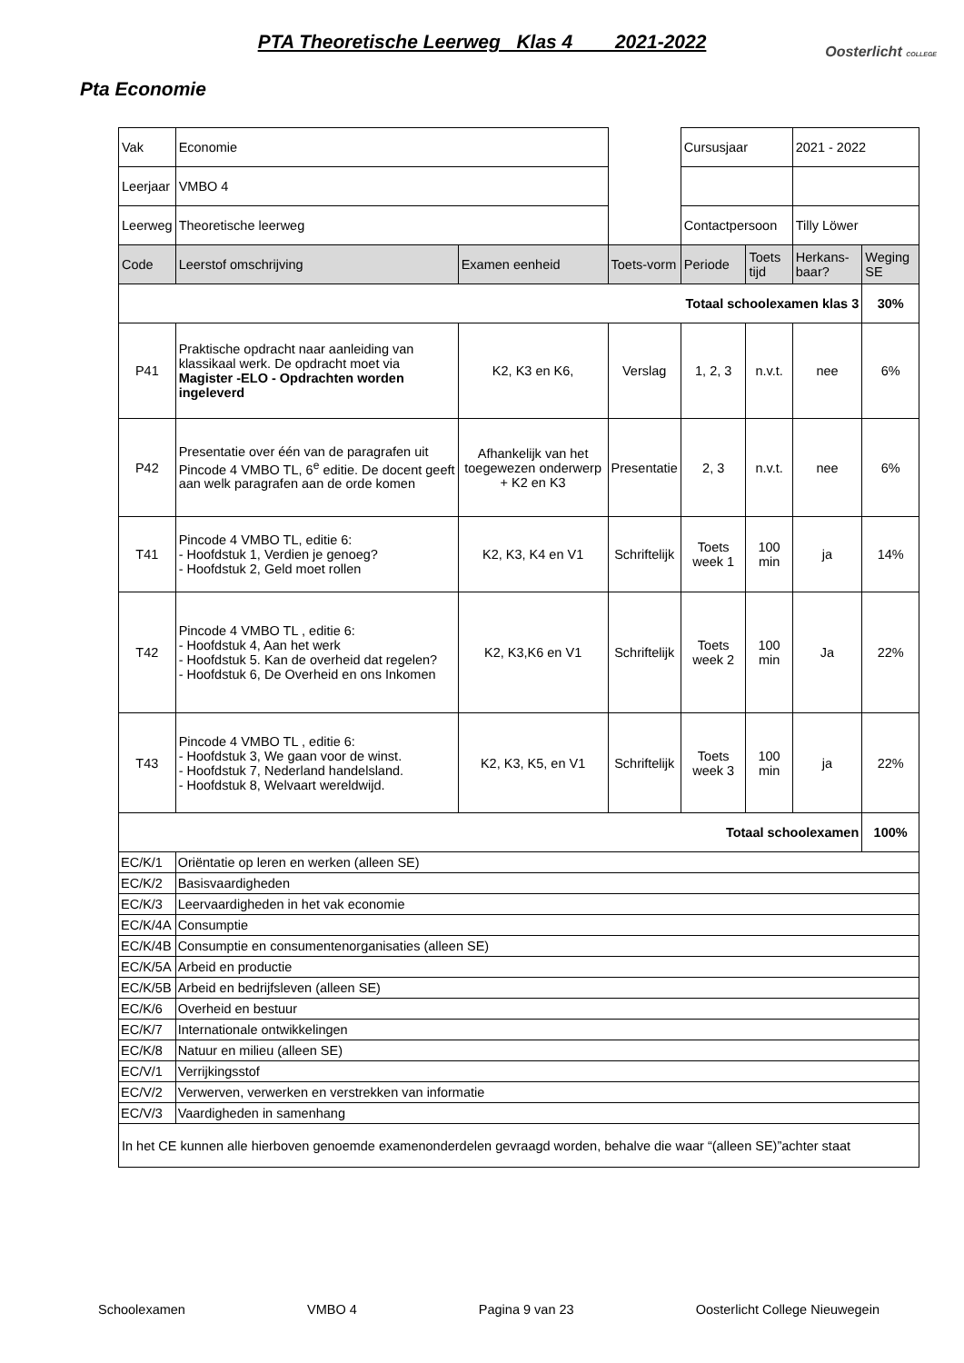PTA Theoretische Leerweg Klas 4 2021-2022
Oosterlicht COLLEGE
Pta Economie
| Vak | Economie | | | Cursusjaar | | 2021 - 2022 | |
| Leerjaar | VMBO 4 | | | | | | |
| Leerweg | Theoretische leerweg | | | Contactpersoon | | Tilly Löwer | |
| Code | Leerstof omschrijving | Examen eenheid | Toets-vorm | Periode | Toets tijd | Herkans-baar? | Weging SE |
| Totaal schoolexamen klas 3 | | | | | | | 30% |
| P41 | Praktische opdracht naar aanleiding van klassikaal werk. De opdracht moet via Magister -ELO - Opdrachten worden ingeleverd | K2, K3 en K6, | Verslag | 1, 2, 3 | n.v.t. | nee | 6% |
| P42 | Presentatie over één van de paragrafen uit Pincode 4 VMBO TL, 6<sup>e</sup> editie. De docent geeft aan welk paragrafen aan de orde komen | Afhankelijk van het toegewezen onderwerp + K2 en K3 | Presentatie | 2, 3 | n.v.t. | nee | 6% |
| T41 | Pincode 4 VMBO TL, editie 6: - Hoofdstuk 1, Verdien je genoeg? - Hoofdstuk 2, Geld moet rollen | K2, K3, K4 en V1 | Schriftelijk | Toets week 1 | 100 min | ja | 14% |
| T42 | Pincode 4 VMBO TL , editie 6: - Hoofdstuk 4, Aan het werk - Hoofdstuk 5. Kan de overheid dat regelen? - Hoofdstuk 6, De Overheid en ons Inkomen | K2, K3,K6 en V1 | Schriftelijk | Toets week 2 | 100 min | Ja | 22% |
| T43 | Pincode 4 VMBO TL , editie 6: - Hoofdstuk 3, We gaan voor de winst. - Hoofdstuk 7, Nederland handelsland. - Hoofdstuk 8, Welvaart wereldwijd. | K2, K3, K5, en V1 | Schriftelijk | Toets week 3 | 100 min | ja | 22% |
| Totaal schoolexamen | | | | | | | 100% |
| EC/K/1 | Oriëntatie op leren en werken (alleen SE) | | | | | | |
| EC/K/2 | Basisvaardigheden | | | | | | |
| EC/K/3 | Leervaardigheden in het vak economie | | | | | | |
| EC/K/4A | Consumptie | | | | | | |
| EC/K/4B | Consumptie en consumentenorganisaties (alleen SE) | | | | | | |
| EC/K/5A | Arbeid en productie | | | | | | |
| EC/K/5B | Arbeid en bedrijfsleven (alleen SE) | | | | | | |
| EC/K/6 | Overheid en bestuur | | | | | | |
| EC/K/7 | Internationale ontwikkelingen | | | | | | |
| EC/K/8 | Natuur en milieu (alleen SE) | | | | | | |
| EC/V/1 | Verrijkingsstof | | | | | | |
| EC/V/2 | Verwerven, verwerken en verstrekken van informatie | | | | | | |
| EC/V/3 | Vaardigheden in samenhang | | | | | | |
| In het CE kunnen alle hierboven genoemde examenonderdelen gevraagd worden, behalve die waar “(alleen SE)”achter staat | | | | | | | |
Schoolexamen VMBO 4 Pagina 9 van 23 Oosterlicht College Nieuwegein